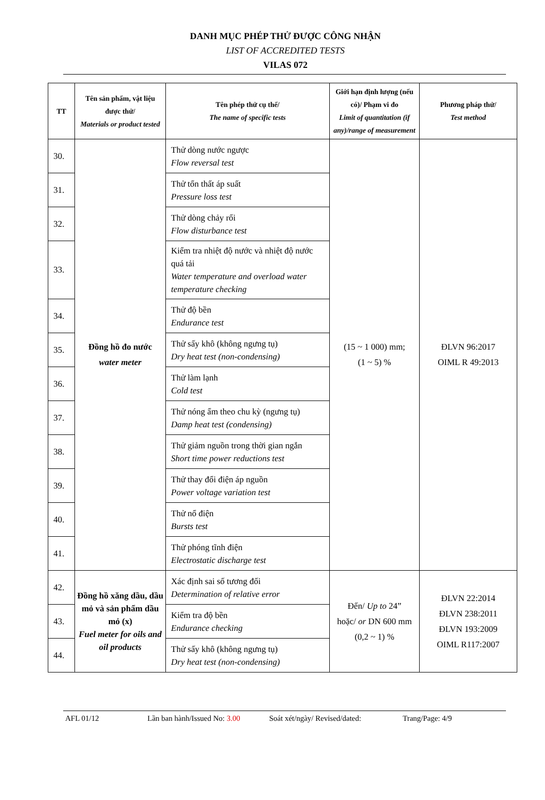DANH MỤC PHÉP THỬ ĐƯỢC CÔNG NHẬN
LIST OF ACCREDITED TESTS
VILAS 072
| TT | Tên sản phẩm, vật liệu được thử/ Materials or product tested | Tên phép thử cụ thể/ The name of specific tests | Giới hạn định lượng (nếu có)/ Phạm vi đo Limit of quantitation (if any)/range of measurement | Phương pháp thử/ Test method |
| --- | --- | --- | --- | --- |
| 30. | Đồng hồ đo nước water meter | Thử dòng nước ngược Flow reversal test | (15 ~ 1 000) mm; (1 ~ 5) % | ĐLVN 96:2017 OIML R 49:2013 |
| 31. | | Thử tổn thất áp suất Pressure loss test | | |
| 32. | | Thử dòng chảy rối Flow disturbance test | | |
| 33. | | Kiểm tra nhiệt độ nước và nhiệt độ nước quá tải Water temperature and overload water temperature checking | | |
| 34. | | Thử độ bền Endurance test | | |
| 35. | | Thử sấy khô (không ngưng tụ) Dry heat test (non-condensing) | | |
| 36. | | Thử làm lạnh Cold test | | |
| 37. | | Thử nóng ẩm theo chu kỳ (ngưng tụ) Damp heat test (condensing) | | |
| 38. | | Thử giảm nguồn trong thời gian ngắn Short time power reductions test | | |
| 39. | | Thử thay đổi điện áp nguồn Power voltage variation test | | |
| 40. | | Thử nổ điện Bursts test | | |
| 41. | | Thử phóng tĩnh điện Electrostatic discharge test | | |
| 42. | Đồng hồ xăng dầu, dầu mỏ và sản phẩm dầu mỏ (x) Fuel meter for oils and oil products | Xác định sai số tương đối Determination of relative error | Đến/ Up to 24” hoặc/ or DN 600 mm (0,2 ~ 1) % | ĐLVN 22:2014 ĐLVN 238:2011 ĐLVN 193:2009 OIML R117:2007 |
| 43. | | Kiểm tra độ bền Endurance checking | | |
| 44. | | Thử sấy khô (không ngưng tụ) Dry heat test (non-condensing) | | |
AFL 01/12 Lần ban hành/Issued No: 3.00 Soát xét/ngày/ Revised/dated: Trang/Page: 4/9